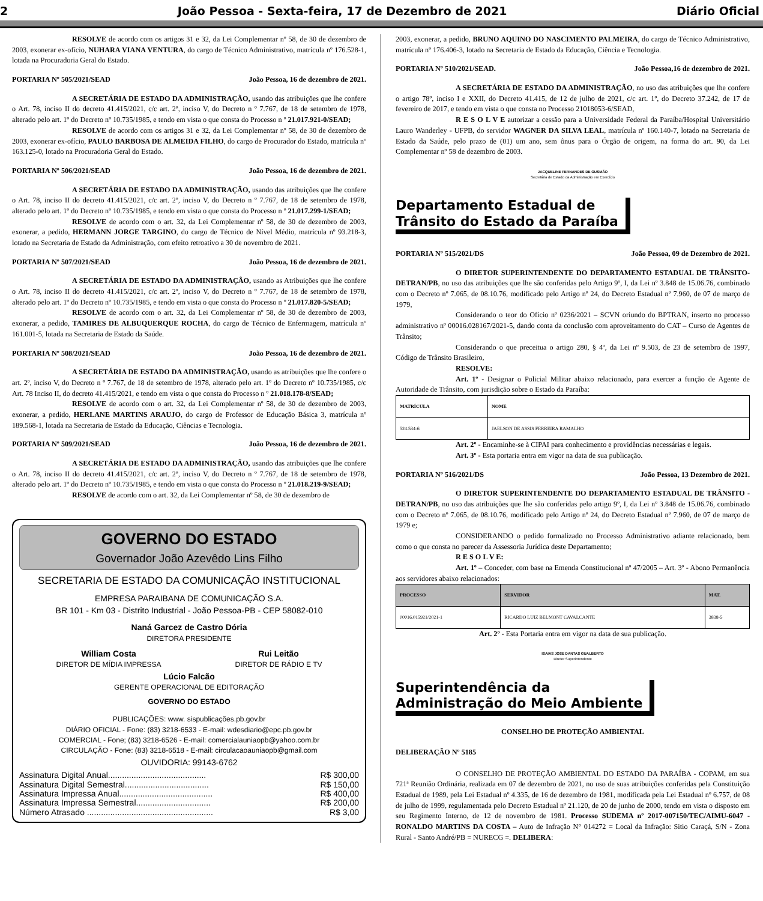2 João Pessoa - Sexta-feira, 17 de Dezembro de 2021 Diário Oficial
RESOLVE de acordo com os artigos 31 e 32, da Lei Complementar nº 58, de 30 de dezembro de 2003, exonerar ex-ofício, NUHARA VIANA VENTURA, do cargo de Técnico Administrativo, matrícula nº 176.528-1, lotada na Procuradoria Geral do Estado.
PORTARIA Nº 505/2021/SEAD João Pessoa, 16 de dezembro de 2021.
A SECRETÁRIA DE ESTADO DA ADMINISTRAÇÃO, usando das atribuições que lhe confere o Art. 78, inciso II do decreto 41.415/2021, c/c art. 2º, inciso V, do Decreto n º 7.767, de 18 de setembro de 1978, alterado pelo art. 1º do Decreto nº 10.735/1985, e tendo em vista o que consta do Processo n º 21.017.921-0/SEAD;
RESOLVE de acordo com os artigos 31 e 32, da Lei Complementar nº 58, de 30 de dezembro de 2003, exonerar ex-ofício, PAULO BARBOSA DE ALMEIDA FILHO, do cargo de Procurador do Estado, matrícula nº 163.125-0, lotado na Procuradoria Geral do Estado.
PORTARIA Nº 506/2021/SEAD João Pessoa, 16 de dezembro de 2021.
A SECRETÁRIA DE ESTADO DA ADMINISTRAÇÃO, usando das atribuições que lhe confere o Art. 78, inciso II do decreto 41.415/2021, c/c art. 2º, inciso V, do Decreto n º 7.767, de 18 de setembro de 1978, alterado pelo art. 1º do Decreto nº 10.735/1985, e tendo em vista o que consta do Processo n º 21.017.299-1/SEAD;
RESOLVE de acordo com o art. 32, da Lei Complementar nº 58, de 30 de dezembro de 2003, exonerar, a pedido, HERMANN JORGE TARGINO, do cargo de Técnico de Nível Médio, matrícula nº 93.218-3, lotado na Secretaria de Estado da Administração, com efeito retroativo a 30 de novembro de 2021.
PORTARIA Nº 507/2021/SEAD João Pessoa, 16 de dezembro de 2021.
A SECRETÁRIA DE ESTADO DA ADMINISTRAÇÃO, usando as Atribuições que lhe confere o Art. 78, inciso II do decreto 41.415/2021, c/c art. 2º, inciso V, do Decreto n º 7.767, de 18 de setembro de 1978, alterado pelo art. 1º do Decreto nº 10.735/1985, e tendo em vista o que consta do Processo n º 21.017.820-5/SEAD;
RESOLVE de acordo com o art. 32, da Lei Complementar nº 58, de 30 de dezembro de 2003, exonerar, a pedido, TAMIRES DE ALBUQUERQUE ROCHA, do cargo de Técnico de Enfermagem, matrícula nº 161.001-5, lotada na Secretaria de Estado da Saúde.
PORTARIA Nº 508/2021/SEAD João Pessoa, 16 de dezembro de 2021.
A SECRETÁRIA DE ESTADO DA ADMINISTRAÇÃO, usando as atribuições que lhe confere o art. 2º, inciso V, do Decreto n º 7.767, de 18 de setembro de 1978, alterado pelo art. 1º do Decreto nº 10.735/1985, c/c Art. 78 Inciso II, do decreto 41.415/2021, e tendo em vista o que consta do Processo n º 21.018.178-8/SEAD;
RESOLVE de acordo com o art. 32, da Lei Complementar nº 58, de 30 de dezembro de 2003, exonerar, a pedido, HERLANE MARTINS ARAUJO, do cargo de Professor de Educação Básica 3, matrícula nº 189.568-1, lotada na Secretaria de Estado da Educação, Ciências e Tecnologia.
PORTARIA Nº 509/2021/SEAD João Pessoa, 16 de dezembro de 2021.
A SECRETÁRIA DE ESTADO DA ADMINISTRAÇÃO, usando das atribuições que lhe confere o Art. 78, inciso II do decreto 41.415/2021, c/c art. 2º, inciso V, do Decreto n º 7.767, de 18 de setembro de 1978, alterado pelo art. 1º do Decreto nº 10.735/1985, e tendo em vista o que consta do Processo n º 21.018.219-9/SEAD;
RESOLVE de acordo com o art. 32, da Lei Complementar nº 58, de 30 de dezembro de
GOVERNO DO ESTADO
Governador João Azevêdo Lins Filho
SECRETARIA DE ESTADO DA COMUNICAÇÃO INSTITUCIONAL
EMPRESA PARAIBANA DE COMUNICAÇÃO S.A.
BR 101 - Km 03 - Distrito Industrial - João Pessoa-PB - CEP 58082-010
Naná Garcez de Castro Dória
DIRETORA PRESIDENTE
William Costa
DIRETOR DE MÍDIA IMPRESSA
Rui Leitão
DIRETOR DE RÁDIO E TV
Lúcio Falcão
GERENTE OPERACIONAL DE EDITORAÇÃO
GOVERNO DO ESTADO
PUBLICAÇÕES: www. sispublicações.pb.gov.br
DIÁRIO OFICIAL - Fone: (83) 3218-6533 - E-mail: wdesdiario@epc.pb.gov.br
COMERCIAL - Fone; (83) 3218-6526 - E-mail: comercialauniaopb@yahoo.com.br
CIRCULAÇÃO - Fone: (83) 3218-6518 - E-mail: circulacaoauniaopb@gmail.com
OUVIDORIA: 99143-6762
Assinatura Digital Anual.......................................... R$ 300,00
Assinatura Digital Semestral.................................... R$ 150,00
Assinatura Impressa Anual........................................ R$ 400,00
Assinatura Impressa Semestral................................ R$ 200,00
Número Atrasado ...................................................... R$ 3,00
2003, exonerar, a pedido, BRUNO AQUINO DO NASCIMENTO PALMEIRA, do cargo de Técnico Administrativo, matrícula nº 176.406-3, lotado na Secretaria de Estado da Educação, Ciência e Tecnologia.
PORTARIA Nº 510/2021/SEAD. João Pessoa,16 de dezembro de 2021.
A SECRETÁRIA DE ESTADO DA ADMINISTRAÇÃO, no uso das atribuições que lhe confere o artigo 78º, inciso I e XXII, do Decreto 41.415, de 12 de julho de 2021, c/c art. 1º, do Decreto 37.242, de 17 de fevereiro de 2017, e tendo em vista o que consta no Processo 21018053-6/SEAD,
R E S O L V E autorizar a cessão para a Universidade Federal da Paraíba/Hospital Universitário Lauro Wanderley - UFPB, do servidor WAGNER DA SILVA LEAL, matrícula nº 160.140-7, lotado na Secretaria de Estado da Saúde, pelo prazo de (01) um ano, sem ônus para o Órgão de origem, na forma do art. 90, da Lei Complementar nº 58 de dezembro de 2003.
JACQUELINE FERNANDES DE GUSMÃO
Secretária de Estado da Administração em Exercício
Departamento Estadual de
Trânsito do Estado da Paraíba
PORTARIA Nº 515/2021/DS João Pessoa, 09 de Dezembro de 2021.
O DIRETOR SUPERINTENDENTE DO DEPARTAMENTO ESTADUAL DE TRÂNSITO-DETRAN/PB, no uso das atribuições que lhe são conferidas pelo Artigo 9º, I, da Lei nº 3.848 de 15.06.76, combinado com o Decreto nº 7.065, de 08.10.76, modificado pelo Artigo nº 24, do Decreto Estadual nº 7.960, de 07 de março de 1979,
Considerando o teor do Ofício nº 0236/2021 – SCVN oriundo do BPTRAN, inserto no processo administrativo nº 00016.028167/2021-5, dando conta da conclusão com aproveitamento do CAT – Curso de Agentes de Trânsito;
Considerando o que preceitua o artigo 280, § 4º, da Lei nº 9.503, de 23 de setembro de 1997, Código de Trânsito Brasileiro,
RESOLVE:
Art. 1º - Designar o Policial Militar abaixo relacionado, para exercer a função de Agente de Autoridade de Trânsito, com jurisdição sobre o Estado da Paraíba:
| MATRÍCULA | NOME |
| --- | --- |
| 524.534-6 | JAELSON DE ASSIS FERREIRA RAMALHO |
Art. 2º - Encaminhe-se à CIPAI para conhecimento e providências necessárias e legais.
Art. 3º - Esta portaria entra em vigor na data de sua publicação.
PORTARIA Nº 516/2021/DS João Pessoa, 13 Dezembro de 2021.
O DIRETOR SUPERINTENDENTE DO DEPARTAMENTO ESTADUAL DE TRÂNSITO - DETRAN/PB, no uso das atribuições que lhe são conferidas pelo artigo 9º, I, da Lei nº 3.848 de 15.06.76, combinado com o Decreto nº 7.065, de 08.10.76, modificado pelo Artigo nº 24, do Decreto Estadual nº 7.960, de 07 de março de 1979 e;
CONSIDERANDO o pedido formalizado no Processo Administrativo adiante relacionado, bem como o que consta no parecer da Assessoria Jurídica deste Departamento;
R E S O L V E:
Art. 1º – Conceder, com base na Emenda Constitucional nº 47/2005 – Art. 3º - Abono Permanência aos servidores abaixo relacionados:
| PROCESSO | SERVIDOR | MAT. |
| --- | --- | --- |
| 00016.015921/2021-1 | RICARDO LUIZ BELMONT CAVALCANTE | 3838-5 |
Art. 2º - Esta Portaria entra em vigor na data de sua publicação.
ISAIAS JOSE DANTAS GUALBERTO
Diretor Superintendente
Superintendência da
Administração do Meio Ambiente
CONSELHO DE PROTEÇÃO AMBIENTAL
DELIBERAÇÃO Nº 5185
O CONSELHO DE PROTEÇÃO AMBIENTAL DO ESTADO DA PARAÍBA - COPAM, em sua 721ª Reunião Ordinária, realizada em 07 de dezembro de 2021, no uso de suas atribuições conferidas pela Constituição Estadual de 1989, pela Lei Estadual nº 4.335, de 16 de dezembro de 1981, modificada pela Lei Estadual nº 6.757, de 08 de julho de 1999, regulamentada pelo Decreto Estadual nº 21.120, de 20 de junho de 2000, tendo em vista o disposto em seu Regimento Interno, de 12 de novembro de 1981. Processo SUDEMA nº 2017-007150/TEC/AIMU-6047 - RONALDO MARTINS DA COSTA – Auto de Infração N° 014272 = Local da Infração: Sitio Caraçá, S/N - Zona Rural - Santo André/PB = NURECG =. DELIBERA: